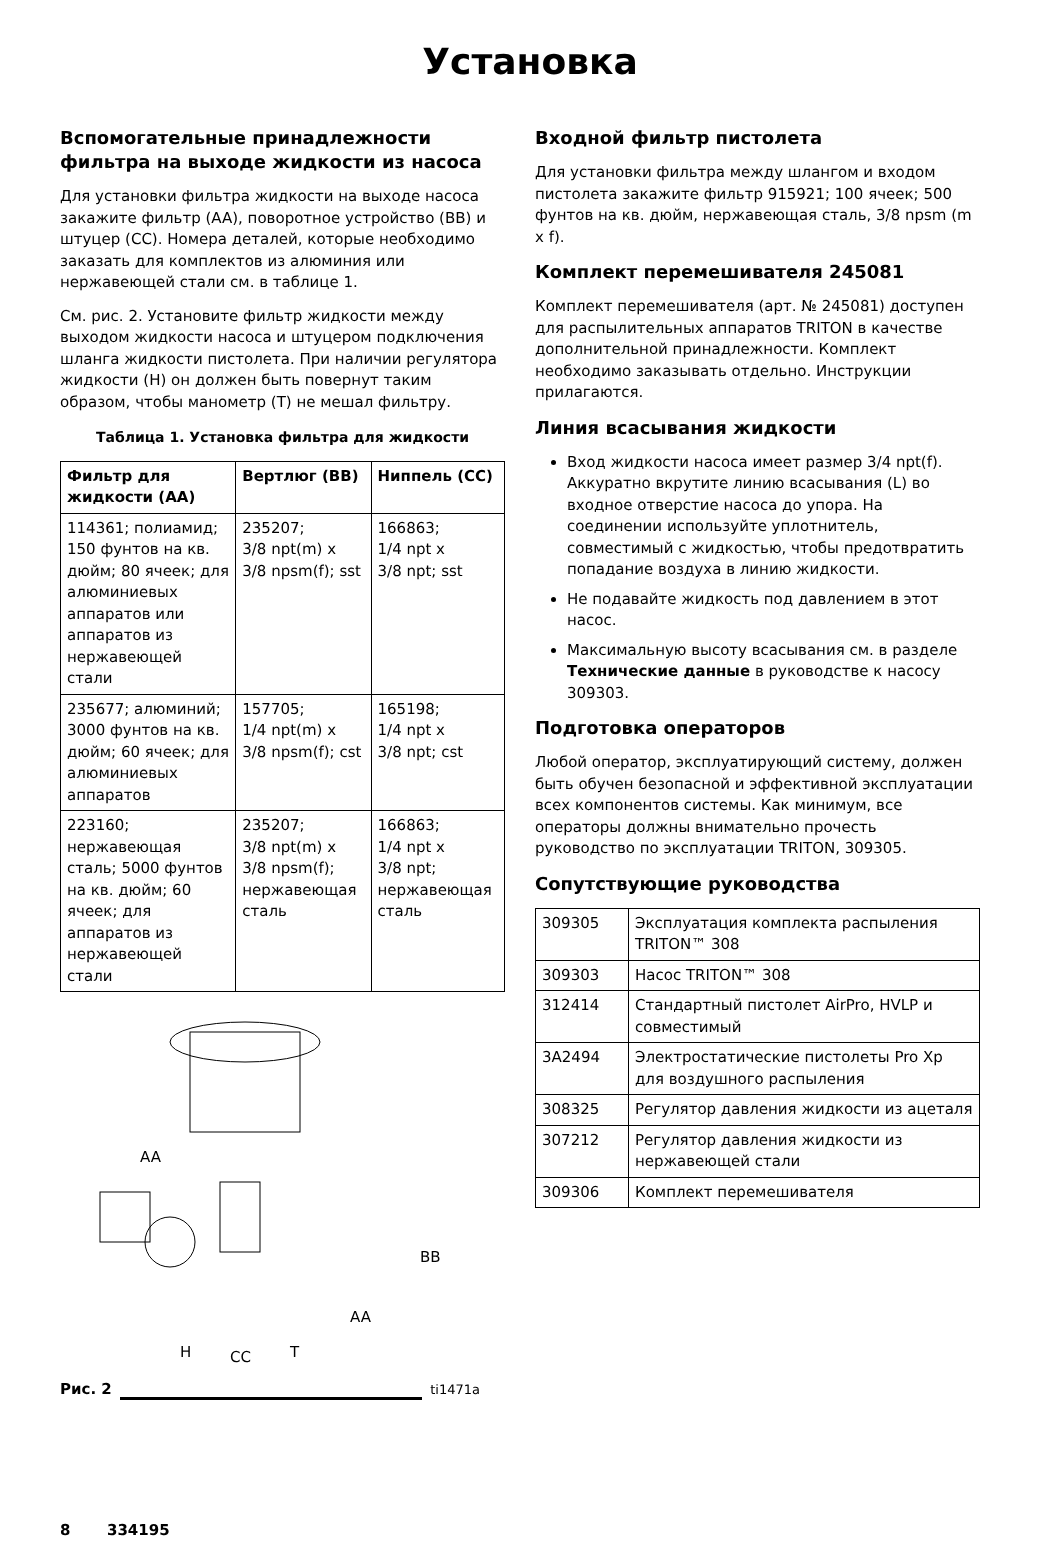Установка
Вспомогательные принадлежности фильтра на выходе жидкости из насоса
Для установки фильтра жидкости на выходе насоса закажите фильтр (AA), поворотное устройство (BB) и штуцер (CC). Номера деталей, которые необходимо заказать для комплектов из алюминия или нержавеющей стали см. в таблице 1.
См. рис. 2. Установите фильтр жидкости между выходом жидкости насоса и штуцером подключения шланга жидкости пистолета. При наличии регулятора жидкости (H) он должен быть повернут таким образом, чтобы манометр (T) не мешал фильтру.
Таблица 1. Установка фильтра для жидкости
| Фильтр для жидкости (AA) | Вертлюг (BB) | Ниппель (CC) |
| --- | --- | --- |
| 114361; полиамид; 150 фунтов на кв. дюйм; 80 ячеек; для алюминиевых аппаратов или аппаратов из нержавеющей стали | 235207; 3/8 npt(m) x 3/8 npsm(f); sst | 166863; 1/4 npt x 3/8 npt; sst |
| 235677; алюминий; 3000 фунтов на кв. дюйм; 60 ячеек; для алюминиевых аппаратов | 157705; 1/4 npt(m) x 3/8 npsm(f); cst | 165198; 1/4 npt x 3/8 npt; cst |
| 223160; нержавеющая сталь; 5000 фунтов на кв. дюйм; 60 ячеек; для аппаратов из нержавеющей стали | 235207; 3/8 npt(m) x 3/8 npsm(f); нержавеющая сталь | 166863; 1/4 npt x 3/8 npt; нержавеющая сталь |
AA
BB
AA
H
CC
T
Рис. 2 ti1471a
Входной фильтр пистолета
Для установки фильтра между шлангом и входом пистолета закажите фильтр 915921; 100 ячеек; 500 фунтов на кв. дюйм, нержавеющая сталь, 3/8 npsm (m x f).
Комплект перемешивателя 245081
Комплект перемешивателя (арт. № 245081) доступен для распылительных аппаратов TRITON в качестве дополнительной принадлежности. Комплект необходимо заказывать отдельно. Инструкции прилагаются.
Линия всасывания жидкости
Вход жидкости насоса имеет размер 3/4 npt(f). Аккуратно вкрутите линию всасывания (L) во входное отверстие насоса до упора. На соединении используйте уплотнитель, совместимый с жидкостью, чтобы предотвратить попадание воздуха в линию жидкости.
Не подавайте жидкость под давлением в этот насос.
Максимальную высоту всасывания см. в разделе Технические данные в руководстве к насосу 309303.
Подготовка операторов
Любой оператор, эксплуатирующий систему, должен быть обучен безопасной и эффективной эксплуатации всех компонентов системы. Как минимум, все операторы должны внимательно прочесть руководство по эксплуатации TRITON, 309305.
Сопутствующие руководства
| 309305 | Эксплуатация комплекта распыления TRITON™ 308 |
| 309303 | Насос TRITON™ 308 |
| 312414 | Стандартный пистолет AirPro, HVLP и совместимый |
| 3A2494 | Электростатические пистолеты Pro Xp для воздушного распыления |
| 308325 | Регулятор давления жидкости из ацеталя |
| 307212 | Регулятор давления жидкости из нержавеющей стали |
| 309306 | Комплект перемешивателя |
8 334195